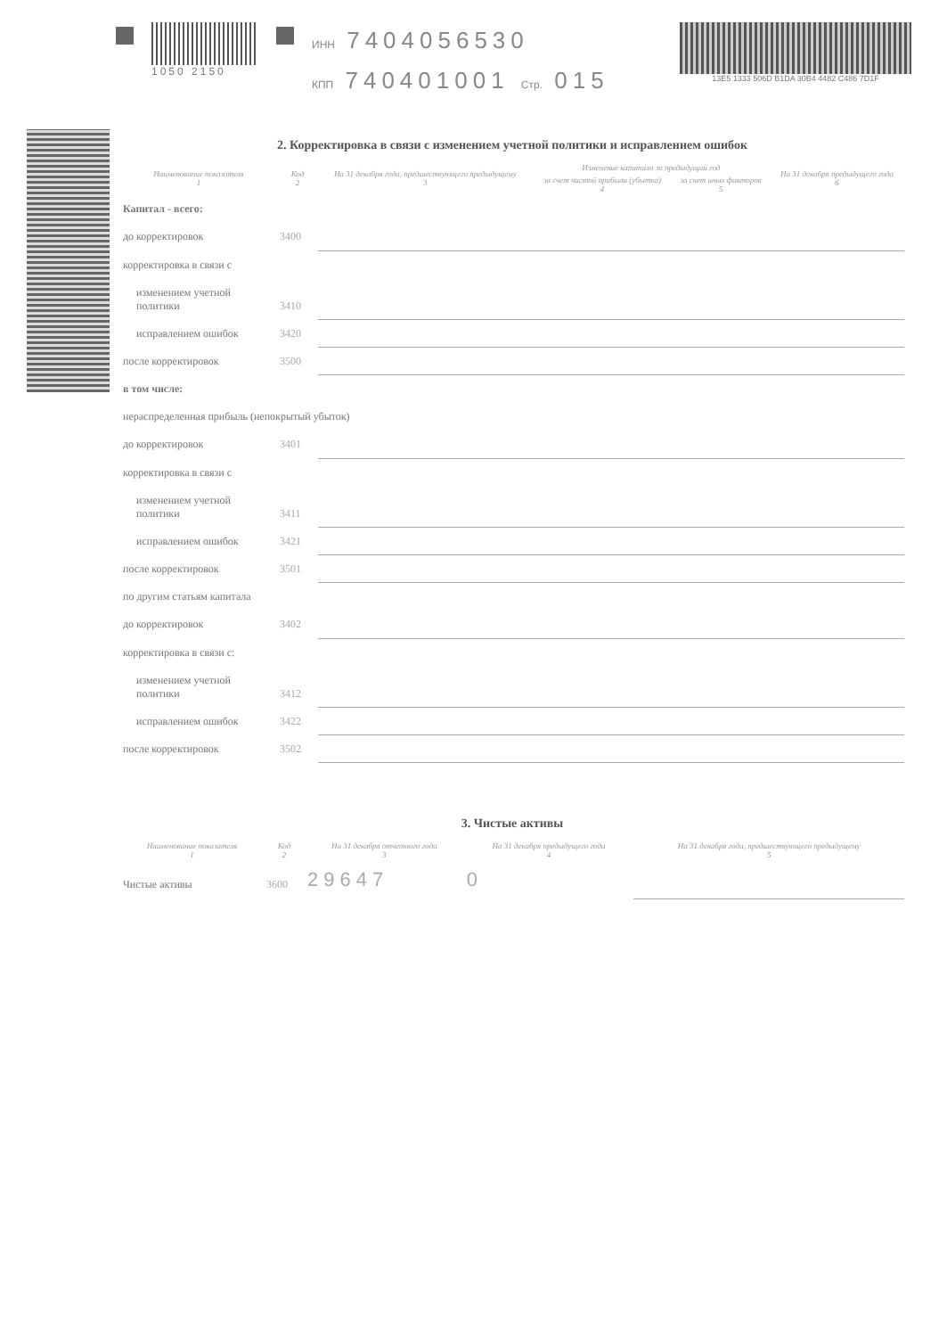1050 2150
ИНН 7404056530
КПП 740401001 Стр. 015
13E5 1333 506D B1DA 30B4 4482 C486 7D1F
2. Корректировка в связи с изменением учетной политики и исправлением ошибок
| Наименование показателя 1 | Код 2 | На 31 декабря года, предшествующего предыдущему 3 | Изменение капитала за предыдущий год | | На 31 декабря предыдущего года 6 |
| --- | --- | --- | --- | --- | --- |
| | | | за счет чистой прибыли (убытка) 4 | за счет иных факторов 5 | |
| Капитал - всего: | | | | | |
| до корректировок | 3400 | | | | |
| корректировка в связи с | | | | | |
| изменением учетной политики | 3410 | | | | |
| исправлением ошибок | 3420 | | | | |
| после корректировок | 3500 | | | | |
| в том числе: | | | | | |
| нераспределенная прибыль (непокрытый убыток) | | | | | |
| до корректировок | 3401 | | | | |
| корректировка в связи с | | | | | |
| изменением учетной политики | 3411 | | | | |
| исправлением ошибок | 3421 | | | | |
| после корректировок | 3501 | | | | |
| по другим статьям капитала | | | | | |
| до корректировок | 3402 | | | | |
| корректировка в связи с: | | | | | |
| изменением учетной политики | 3412 | | | | |
| исправлением ошибок | 3422 | | | | |
| после корректировок | 3502 | | | | |
3. Чистые активы
| Наименование показателя 1 | Код 2 | На 31 декабря отчетного года 3 | На 31 декабря предыдущего года 4 | На 31 декабря года, предшествующего предыдущему 5 |
| --- | --- | --- | --- | --- |
| Чистые активы | 3600 | 29647 | 0 | |